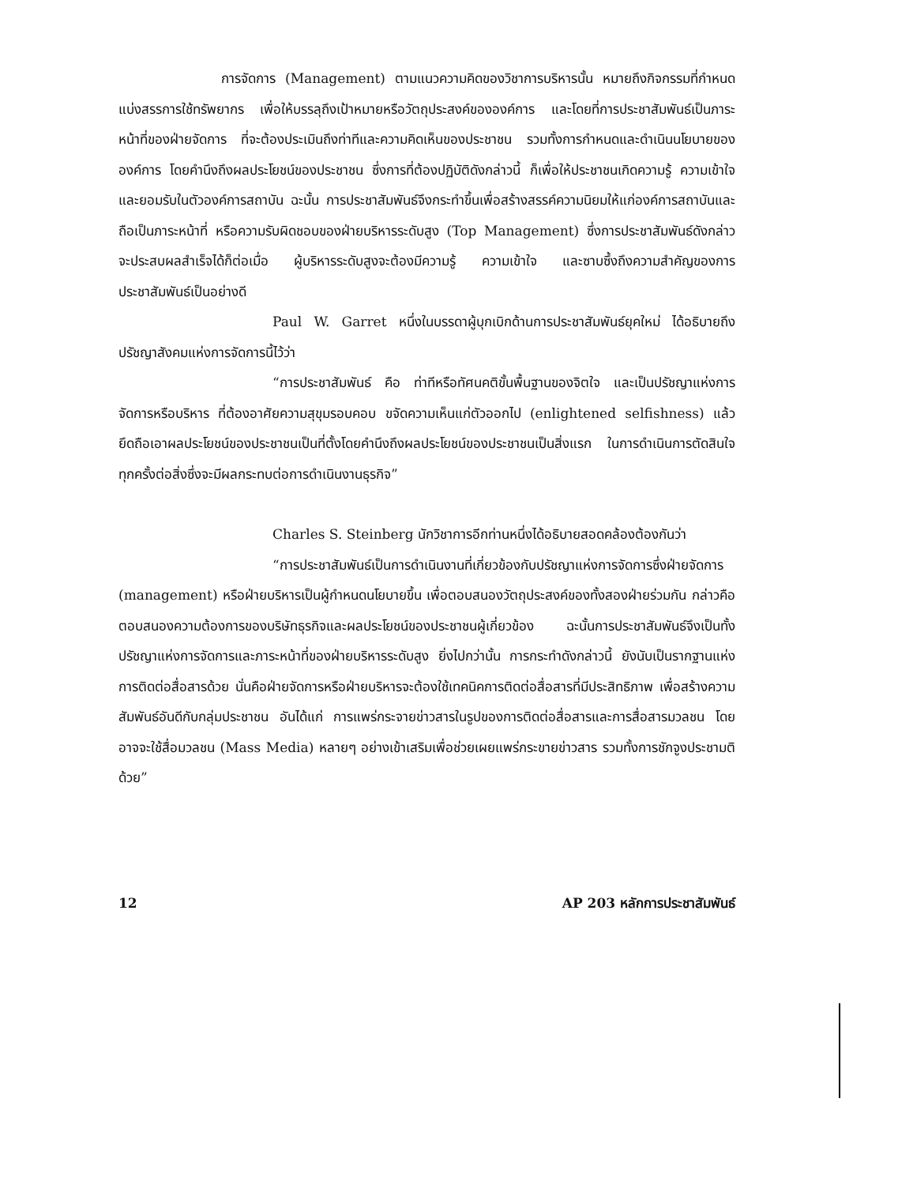การจัดการ (Management) ตามแนวความคิดของวิชาการบริหารนั้น หมายถึงกิจกรรมที่กำหนดแบ่งสรรการใช้ทรัพยากร เพื่อให้บรรลุถึงเป้าหมายหรือวัตถุประสงค์ขององค์การ และโดยที่การประชาสัมพันธ์เป็นภาระหน้าที่ของฝ่ายจัดการ ที่จะต้องประเมินถึงท่าทีและความคิดเห็นของประชาชน รวมทั้งการกำหนดและดำเนินนโยบายขององค์การ โดยคำนึงถึงผลประโยชน์ของประชาชน ซึ่งการที่ต้องปฏิบัติดังกล่าวนี้ ก็เพื่อให้ประชาชนเกิดความรู้ ความเข้าใจ และยอมรับในตัวองค์การสถาบัน ฉะนั้น การประชาสัมพันธ์จึงกระทำขึ้นเพื่อสร้างสรรค์ความนิยมให้แก่องค์การสถาบันและถือเป็นภาระหน้าที่ หรือความรับผิดชอบของฝ่ายบริหารระดับสูง (Top Management) ซึ่งการประชาสัมพันธ์ดังกล่าว จะประสบผลสำเร็จได้ก็ต่อเมื่อ ผู้บริหารระดับสูงจะต้องมีความรู้ ความเข้าใจ และซาบซึ้งถึงความสำคัญของการประชาสัมพันธ์เป็นอย่างดี
Paul W. Garret หนึ่งในบรรดาผู้บุกเบิกด้านการประชาสัมพันธ์ยุคใหม่ ได้อธิบายถึงปรัชญาสังคมแห่งการจัดการนี้ไว้ว่า
“การประชาสัมพันธ์ คือ ท่าทีหรือทัศนคติขั้นพื้นฐานของจิตใจ และเป็นปรัชญาแห่งการจัดการหรือบริหาร ที่ต้องอาศัยความสุขุมรอบคอบ ขจัดความเห็นแก่ตัวออกไป (enlightened selfishness) แล้วยึดถือเอาผลประโยชน์ของประชาชนเป็นที่ตั้งโดยคำนึงถึงผลประโยชน์ของประชาชนเป็นสิ่งแรก ในการดำเนินการตัดสินใจทุกครั้งต่อสิ่งซึ่งจะมีผลกระทบต่อการดำเนินงานธุรกิจ”
Charles S. Steinberg นักวิชาการอีกท่านหนึ่งได้อธิบายสอดคล้องต้องกันว่า
“การประชาสัมพันธ์เป็นการดำเนินงานที่เกี่ยวข้องกับปรัชญาแห่งการจัดการซึ่งฝ่ายจัดการ (management) หรือฝ่ายบริหารเป็นผู้กำหนดนโยบายขึ้น เพื่อตอบสนองวัตถุประสงค์ของทั้งสองฝ่ายร่วมกัน กล่าวคือตอบสนองความต้องการของบริษัทธุรกิจและผลประโยชน์ของประชาชนผู้เกี่ยวข้อง ฉะนั้นการประชาสัมพันธ์จึงเป็นทั้งปรัชญาแห่งการจัดการและภาระหน้าที่ของฝ่ายบริหารระดับสูง ยิ่งไปกว่านั้น การกระทำดังกล่าวนี้ ยังนับเป็นรากฐานแห่งการติดต่อสื่อสารด้วย นั่นคือฝ่ายจัดการหรือฝ่ายบริหารจะต้องใช้เทคนิคการติดต่อสื่อสารที่มีประสิทธิภาพ เพื่อสร้างความสัมพันธ์อันดีกับกลุ่มประชาชน อันได้แก่ การแพร่กระจายข่าวสารในรูปของการติดต่อสื่อสารและการสื่อสารมวลชน โดยอาจจะใช้สื่อมวลชน (Mass Media) หลายๆ อย่างเข้าเสริมเพื่อช่วยเผยแพร่กระขายข่าวสาร รวมทั้งการชักจูงประชามติด้วย”
12 AP 203 หลักการประชาสัมพันธ์